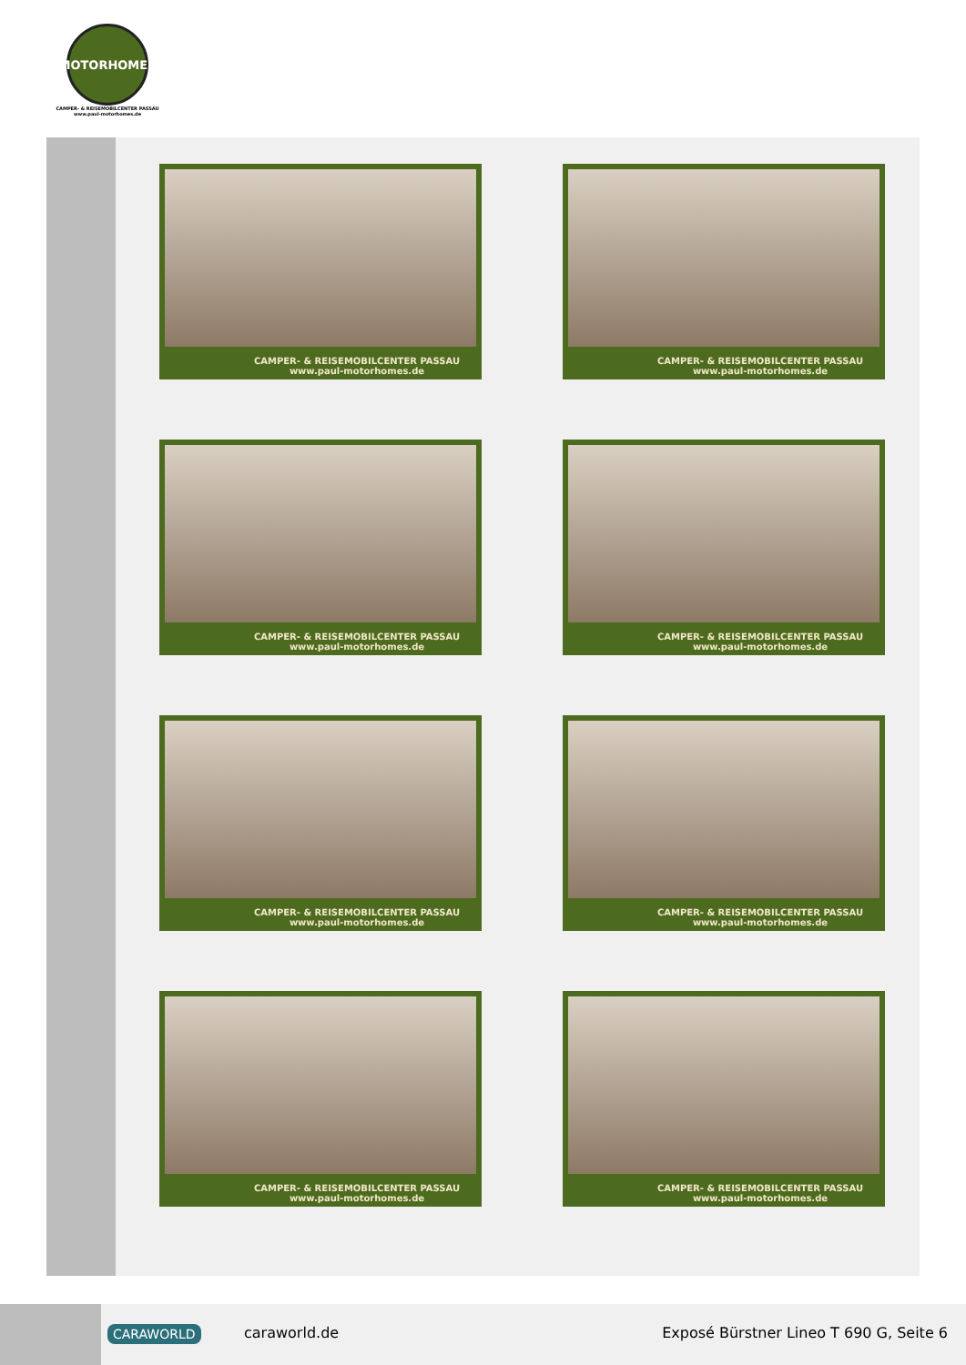MOTORHOMES
CAMPER- & REISEMOBILCENTER PASSAU
www.paul-motorhomes.de
CAMPER- & REISEMOBILCENTER PASSAU
www.paul-motorhomes.de
CAMPER- & REISEMOBILCENTER PASSAU
www.paul-motorhomes.de
CAMPER- & REISEMOBILCENTER PASSAU
www.paul-motorhomes.de
CAMPER- & REISEMOBILCENTER PASSAU
www.paul-motorhomes.de
CAMPER- & REISEMOBILCENTER PASSAU
www.paul-motorhomes.de
CAMPER- & REISEMOBILCENTER PASSAU
www.paul-motorhomes.de
CAMPER- & REISEMOBILCENTER PASSAU
www.paul-motorhomes.de
CAMPER- & REISEMOBILCENTER PASSAU
www.paul-motorhomes.de
CARAWORLD caraworld.de
Exposé Bürstner Lineo T 690 G, Seite 6